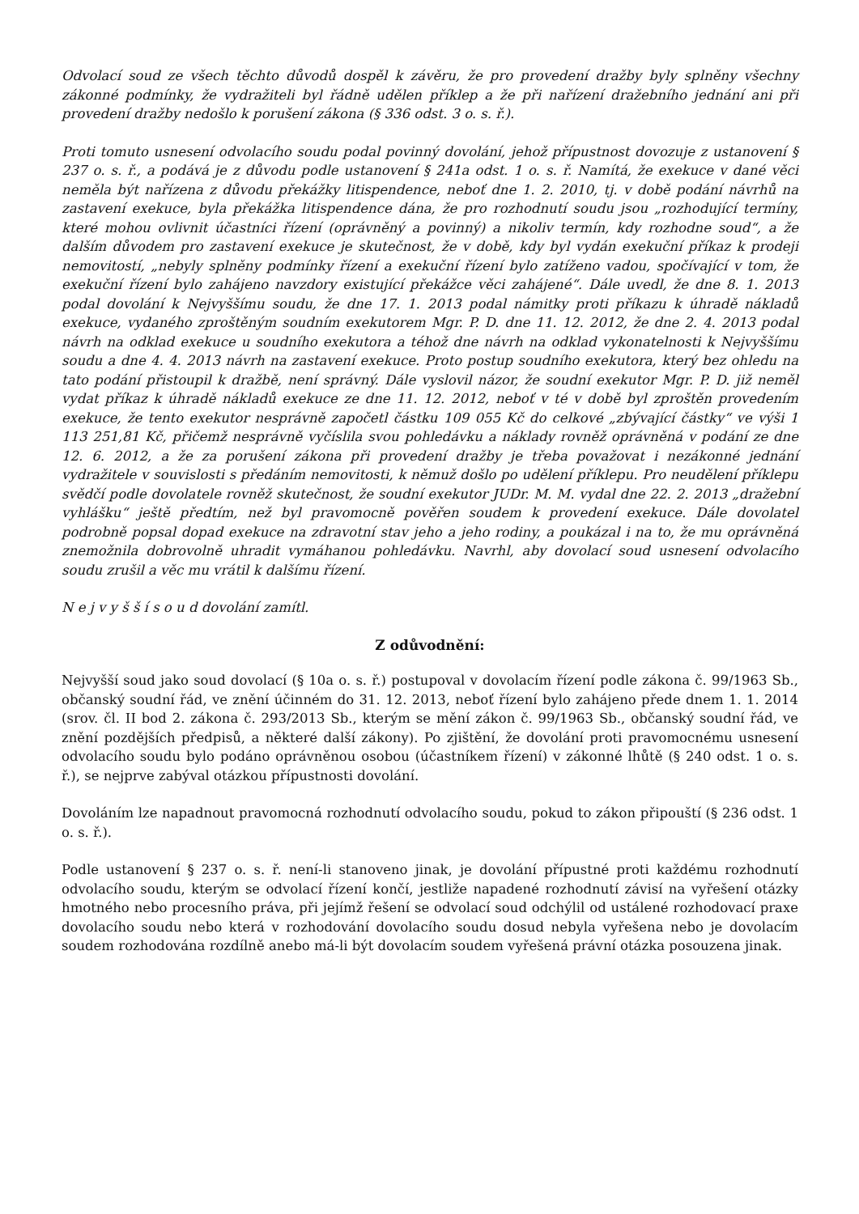Odvolací soud ze všech těchto důvodů dospěl k závěru, že pro provedení dražby byly splněny všechny zákonné podmínky, že vydražiteli byl řádně udělen příklep a že při nařízení dražebního jednání ani při provedení dražby nedošlo k porušení zákona (§ 336 odst. 3 o. s. ř.).
Proti tomuto usnesení odvolacího soudu podal povinný dovolání, jehož přípustnost dovozuje z ustanovení § 237 o. s. ř., a podává je z důvodu podle ustanovení § 241a odst. 1 o. s. ř. Namítá, že exekuce v dané věci neměla být nařízena z důvodu překážky litispendence, neboť dne 1. 2. 2010, tj. v době podání návrhů na zastavení exekuce, byla překážka litispendence dána, že pro rozhodnutí soudu jsou „rozhodující termíny, které mohou ovlivnit účastníci řízení (oprávněný a povinný) a nikoliv termín, kdy rozhodne soud“, a že dalším důvodem pro zastavení exekuce je skutečnost, že v době, kdy byl vydán exekuční příkaz k prodeji nemovitostí, „nebyly splněny podmínky řízení a exekuční řízení bylo zatíženo vadou, spočívající v tom, že exekuční řízení bylo zahájeno navzdory existující překážce věci zahájené“. Dále uvedl, že dne 8. 1. 2013 podal dovolání k Nejvyššímu soudu, že dne 17. 1. 2013 podal námitky proti příkazu k úhradě nákladů exekuce, vydaného zproštěným soudním exekutorem Mgr. P. D. dne 11. 12. 2012, že dne 2. 4. 2013 podal návrh na odklad exekuce u soudního exekutora a téhož dne návrh na odklad vykonatelnosti k Nejvyššímu soudu a dne 4. 4. 2013 návrh na zastavení exekuce. Proto postup soudního exekutora, který bez ohledu na tato podání přistoupil k dražbě, není správný. Dále vyslovil názor, že soudní exekutor Mgr. P. D. již neměl vydat příkaz k úhradě nákladů exekuce ze dne 11. 12. 2012, neboť v té v době byl zproštěn provedením exekuce, že tento exekutor nesprávně započetl částku 109 055 Kč do celkové „zbývající částky“ ve výši 1 113 251,81 Kč, přičemž nesprávně vyčíslila svou pohledávku a náklady rovněž oprávněná v podání ze dne 12. 6. 2012, a že za porušení zákona při provedení dražby je třeba považovat i nezákonné jednání vydražitele v souvislosti s předáním nemovitosti, k němuž došlo po udělení příklepu. Pro neudělení příklepu svědčí podle dovolatele rovněž skutečnost, že soudní exekutor JUDr. M. M. vydal dne 22. 2. 2013 „dražební vyhlášku“ ještě předtím, než byl pravomocně pověřen soudem k provedení exekuce. Dále dovolatel podrobně popsal dopad exekuce na zdravotní stav jeho a jeho rodiny, a poukázal i na to, že mu oprávněná znemožnila dobrovolně uhradit vymáhanou pohledávku. Navrhl, aby dovolací soud usnesení odvolacího soudu zrušil a věc mu vrátil k dalšímu řízení.
N e j v y š š í s o u d dovolání zamítl.
Z odůvodnění:
Nejvyšší soud jako soud dovolací (§ 10a o. s. ř.) postupoval v dovolacím řízení podle zákona č. 99/1963 Sb., občanský soudní řád, ve znění účinném do 31. 12. 2013, neboť řízení bylo zahájeno přede dnem 1. 1. 2014 (srov. čl. II bod 2. zákona č. 293/2013 Sb., kterým se mění zákon č. 99/1963 Sb., občanský soudní řád, ve znění pozdějších předpisů, a některé další zákony). Po zjištění, že dovolání proti pravomocnému usnesení odvolacího soudu bylo podáno oprávněnou osobou (účastníkem řízení) v zákonné lhůtě (§ 240 odst. 1 o. s. ř.), se nejprve zabýval otázkou přípustnosti dovolání.
Dovoláním lze napadnout pravomocná rozhodnutí odvolacího soudu, pokud to zákon připouští (§ 236 odst. 1 o. s. ř.).
Podle ustanovení § 237 o. s. ř. není-li stanoveno jinak, je dovolání přípustné proti každému rozhodnutí odvolacího soudu, kterým se odvolací řízení končí, jestliže napadené rozhodnutí závisí na vyřešení otázky hmotného nebo procesního práva, při jejímž řešení se odvolací soud odchýlil od ustálené rozhodovací praxe dovolacího soudu nebo která v rozhodování dovolacího soudu dosud nebyla vyřešena nebo je dovolacím soudem rozhodována rozdílně anebo má-li být dovolacím soudem vyřešená právní otázka posouzena jinak.